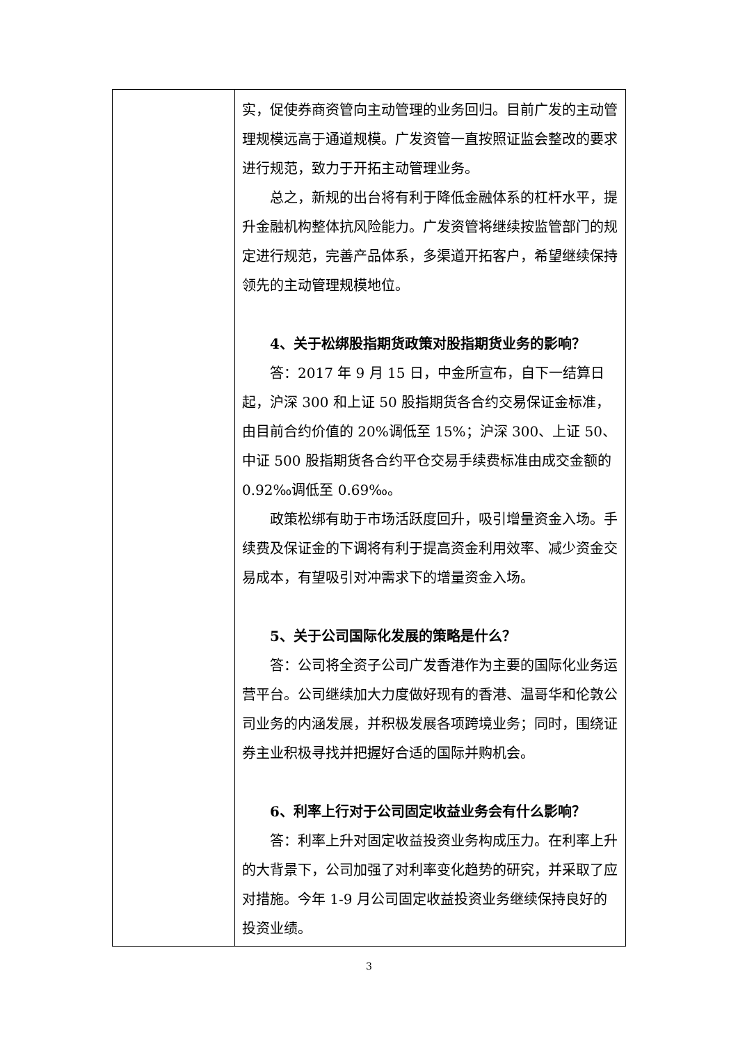| | 实，促使券商资管向主动管理的业务回归。目前广发的主动管理规模远高于通道规模。广发资管一直按照证监会整改的要求进行规范，致力于开拓主动管理业务。 总之，新规的出台将有利于降低金融体系的杠杆水平，提升金融机构整体抗风险能力。广发资管将继续按监管部门的规定进行规范，完善产品体系，多渠道开拓客户，希望继续保持领先的主动管理规模地位。 4、关于松绑股指期货政策对股指期货业务的影响？ 答：2017 年 9 月 15 日，中金所宣布，自下一结算日起，沪深 300 和上证 50 股指期货各合约交易保证金标准，由目前合约价值的 20%调低至 15%；沪深 300、上证 50、中证 500 股指期货各合约平仓交易手续费标准由成交金额的 0.92‰调低至 0.69‰。 政策松绑有助于市场活跃度回升，吸引增量资金入场。手续费及保证金的下调将有利于提高资金利用效率、减少资金交易成本，有望吸引对冲需求下的增量资金入场。 5、关于公司国际化发展的策略是什么？ 答：公司将全资子公司广发香港作为主要的国际化业务运营平台。公司继续加大力度做好现有的香港、温哥华和伦敦公司业务的内涵发展，并积极发展各项跨境业务；同时，围绕证券主业积极寻找并把握好合适的国际并购机会。 6、利率上行对于公司固定收益业务会有什么影响？ 答：利率上升对固定收益投资业务构成压力。在利率上升的大背景下，公司加强了对利率变化趋势的研究，并采取了应对措施。今年 1-9 月公司固定收益投资业务继续保持良好的投资业绩。 |
3